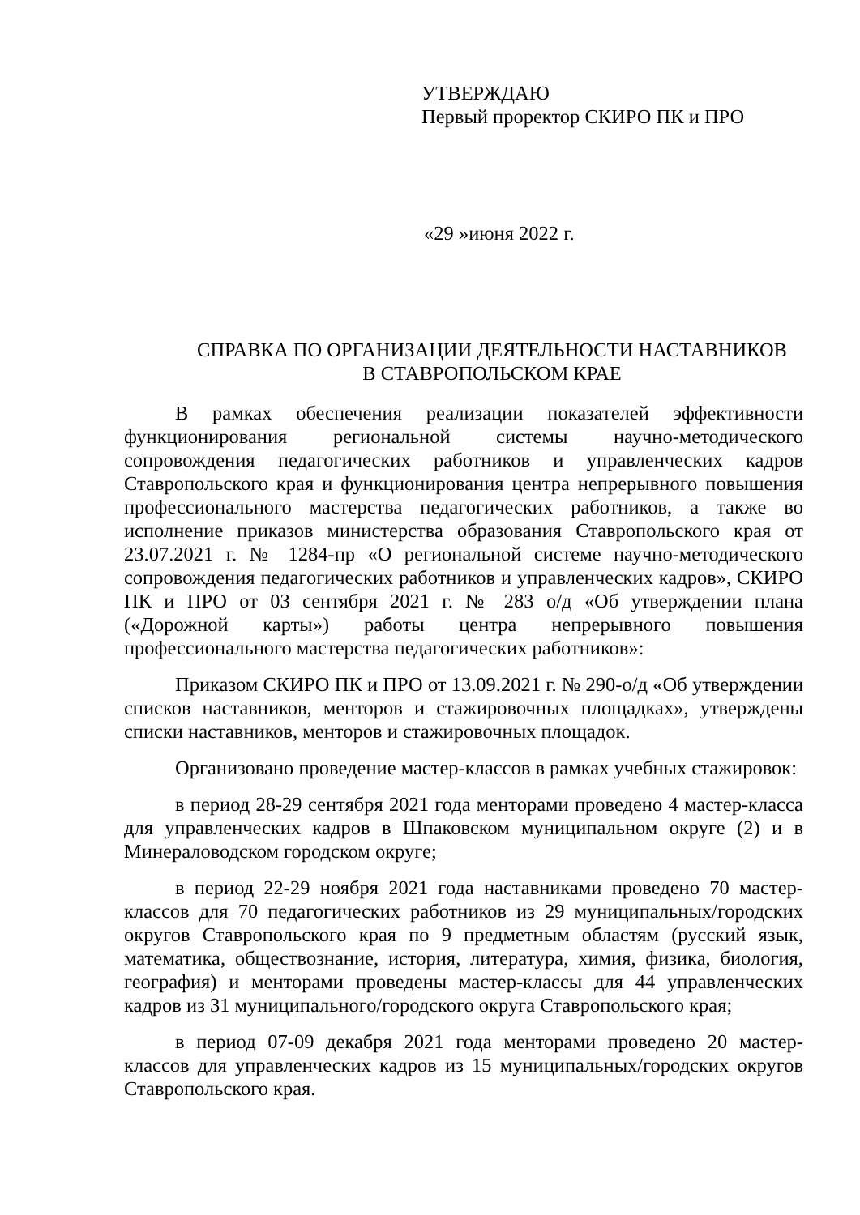УТВЕРЖДАЮ
Первый проректор СКИРО ПК и ПРО
«29 »июня 2022 г.
СПРАВКА ПО ОРГАНИЗАЦИИ ДЕЯТЕЛЬНОСТИ НАСТАВНИКОВ
В СТАВРОПОЛЬСКОМ КРАЕ
В рамках обеспечения реализации показателей эффективности функционирования региональной системы научно-методического сопровождения педагогических работников и управленческих кадров Ставропольского края и функционирования центра непрерывного повышения профессионального мастерства педагогических работников, а также во исполнение приказов министерства образования Ставропольского края от 23.07.2021 г. № 1284-пр «О региональной системе научно-методического сопровождения педагогических работников и управленческих кадров», СКИРО ПК и ПРО от 03 сентября 2021 г. № 283 о/д «Об утверждении плана («Дорожной карты») работы центра непрерывного повышения профессионального мастерства педагогических работников»:
Приказом СКИРО ПК и ПРО от 13.09.2021 г. № 290-о/д «Об утверждении списков наставников, менторов и стажировочных площадках», утверждены списки наставников, менторов и стажировочных площадок.
Организовано проведение мастер-классов в рамках учебных стажировок:
в период 28-29 сентября 2021 года менторами проведено 4 мастер-класса для управленческих кадров в Шпаковском муниципальном округе (2) и в Минераловодском городском округе;
в период 22-29 ноября 2021 года наставниками проведено 70 мастер-классов для 70 педагогических работников из 29 муниципальных/городских округов Ставропольского края по 9 предметным областям (русский язык, математика, обществознание, история, литература, химия, физика, биология, география) и менторами проведены мастер-классы для 44 управленческих кадров из 31 муниципального/городского округа Ставропольского края;
в период 07-09 декабря 2021 года менторами проведено 20 мастер-классов для управленческих кадров из 15 муниципальных/городских округов Ставропольского края.